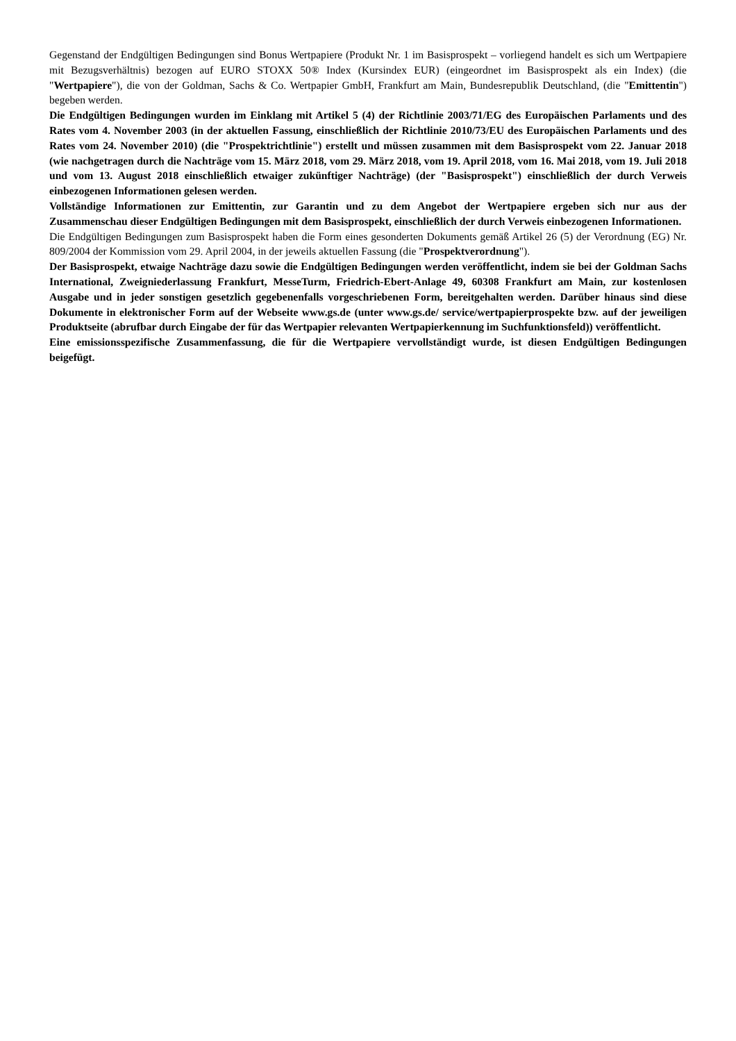Gegenstand der Endgültigen Bedingungen sind Bonus Wertpapiere (Produkt Nr. 1 im Basisprospekt – vorliegend handelt es sich um Wertpapiere mit Bezugsverhältnis) bezogen auf EURO STOXX 50® Index (Kursindex EUR) (eingeordnet im Basisprospekt als ein Index) (die "Wertpapiere"), die von der Goldman, Sachs & Co. Wertpapier GmbH, Frankfurt am Main, Bundesrepublik Deutschland, (die "Emittentin") begeben werden.
Die Endgültigen Bedingungen wurden im Einklang mit Artikel 5 (4) der Richtlinie 2003/71/EG des Europäischen Parlaments und des Rates vom 4. November 2003 (in der aktuellen Fassung, einschließlich der Richtlinie 2010/73/EU des Europäischen Parlaments und des Rates vom 24. November 2010) (die "Prospektrichtlinie") erstellt und müssen zusammen mit dem Basisprospekt vom 22. Januar 2018 (wie nachgetragen durch die Nachträge vom 15. März 2018, vom 29. März 2018, vom 19. April 2018, vom 16. Mai 2018, vom 19. Juli 2018 und vom 13. August 2018 einschließlich etwaiger zukünftiger Nachträge) (der "Basisprospekt") einschließlich der durch Verweis einbezogenen Informationen gelesen werden.
Vollständige Informationen zur Emittentin, zur Garantin und zu dem Angebot der Wertpapiere ergeben sich nur aus der Zusammenschau dieser Endgültigen Bedingungen mit dem Basisprospekt, einschließlich der durch Verweis einbezogenen Informationen.
Die Endgültigen Bedingungen zum Basisprospekt haben die Form eines gesonderten Dokuments gemäß Artikel 26 (5) der Verordnung (EG) Nr. 809/2004 der Kommission vom 29. April 2004, in der jeweils aktuellen Fassung (die "Prospektverordnung").
Der Basisprospekt, etwaige Nachträge dazu sowie die Endgültigen Bedingungen werden veröffentlicht, indem sie bei der Goldman Sachs International, Zweigniederlassung Frankfurt, MesseTurm, Friedrich-Ebert-Anlage 49, 60308 Frankfurt am Main, zur kostenlosen Ausgabe und in jeder sonstigen gesetzlich gegebenenfalls vorgeschriebenen Form, bereitgehalten werden. Darüber hinaus sind diese Dokumente in elektronischer Form auf der Webseite www.gs.de (unter www.gs.de/ service/wertpapierprospekte bzw. auf der jeweiligen Produktseite (abrufbar durch Eingabe der für das Wertpapier relevanten Wertpapierkennung im Suchfunktionsfeld)) veröffentlicht.
Eine emissionsspezifische Zusammenfassung, die für die Wertpapiere vervollständigt wurde, ist diesen Endgültigen Bedingungen beigefügt.